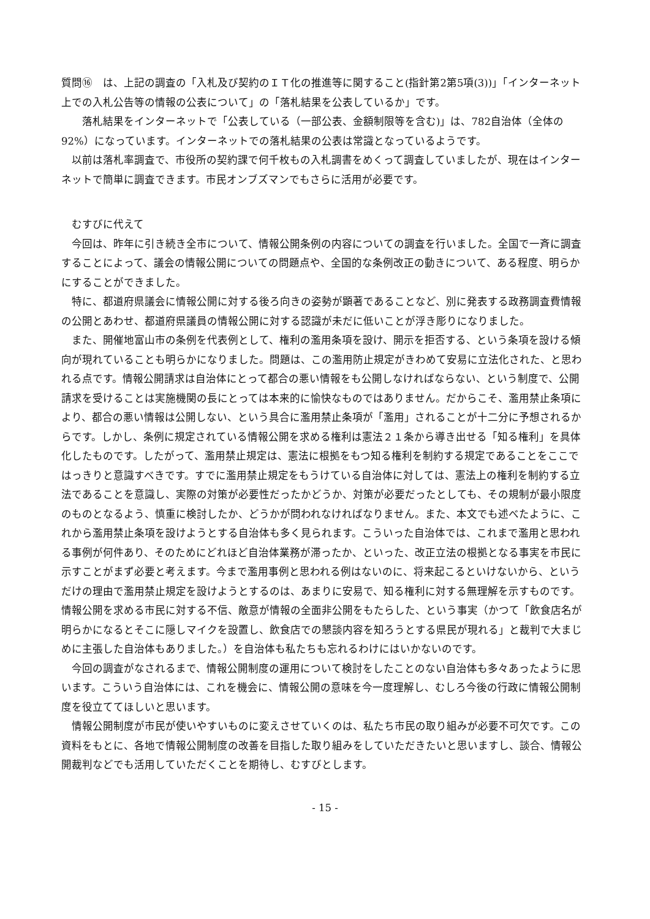質問⑯　は、上記の調査の「入札及び契約のＩＴ化の推進等に関すること(指針第2第5項(3))」「インターネット上での入札公告等の情報の公表について」の「落札結果を公表しているか」です。
　　落札結果をインターネットで「公表している（一部公表、金額制限等を含む)」は、782自治体（全体の92%）になっています。インターネットでの落札結果の公表は常識となっているようです。
　以前は落札率調査で、市役所の契約課で何千枚もの入札調書をめくって調査していましたが、現在はインターネットで簡単に調査できます。市民オンブズマンでもさらに活用が必要です。
　むすびに代えて
　今回は、昨年に引き続き全市について、情報公開条例の内容についての調査を行いました。全国で一斉に調査することによって、議会の情報公開についての問題点や、全国的な条例改正の動きについて、ある程度、明らかにすることができました。
　特に、都道府県議会に情報公開に対する後ろ向きの姿勢が顕著であることなど、別に発表する政務調査費情報の公開とあわせ、都道府県議員の情報公開に対する認識が未だに低いことが浮き彫りになりました。
　また、開催地富山市の条例を代表例として、権利の濫用条項を設け、開示を拒否する、という条項を設ける傾向が現れていることも明らかになりました。問題は、この濫用防止規定がきわめて安易に立法化された、と思われる点です。情報公開請求は自治体にとって都合の悪い情報をも公開しなければならない、という制度で、公開請求を受けることは実施機関の長にとっては本来的に愉快なものではありません。だからこそ、濫用禁止条項により、都合の悪い情報は公開しない、という具合に濫用禁止条項が「濫用」されることが十二分に予想されるからです。しかし、条例に規定されている情報公開を求める権利は憲法２１条から導き出せる「知る権利」を具体化したものです。したがって、濫用禁止規定は、憲法に根拠をもつ知る権利を制約する規定であることをここではっきりと意識すべきです。すでに濫用禁止規定をもうけている自治体に対しては、憲法上の権利を制約する立法であることを意識し、実際の対策が必要性だったかどうか、対策が必要だったとしても、その規制が最小限度のものとなるよう、慎重に検討したか、どうかが問われなければなりません。また、本文でも述べたように、これから濫用禁止条項を設けようとする自治体も多く見られます。こういった自治体では、これまで濫用と思われる事例が何件あり、そのためにどれほど自治体業務が滞ったか、といった、改正立法の根拠となる事実を市民に示すことがまず必要と考えます。今まで濫用事例と思われる例はないのに、将来起こるといけないから、というだけの理由で濫用禁止規定を設けようとするのは、あまりに安易で、知る権利に対する無理解を示すものです。情報公開を求める市民に対する不信、敵意が情報の全面非公開をもたらした、という事実（かつて「飲食店名が明らかになるとそこに隠しマイクを設置し、飲食店での懇談内容を知ろうとする県民が現れる」と裁判で大まじめに主張した自治体もありました。）を自治体も私たちも忘れるわけにはいかないのです。
　今回の調査がなされるまで、情報公開制度の運用について検討をしたことのない自治体も多々あったように思います。こういう自治体には、これを機会に、情報公開の意味を今一度理解し、むしろ今後の行政に情報公開制度を役立ててほしいと思います。
　情報公開制度が市民が使いやすいものに変えさせていくのは、私たち市民の取り組みが必要不可欠です。この資料をもとに、各地で情報公開制度の改善を目指した取り組みをしていただきたいと思いますし、談合、情報公開裁判などでも活用していただくことを期待し、むすびとします。
- 15 -